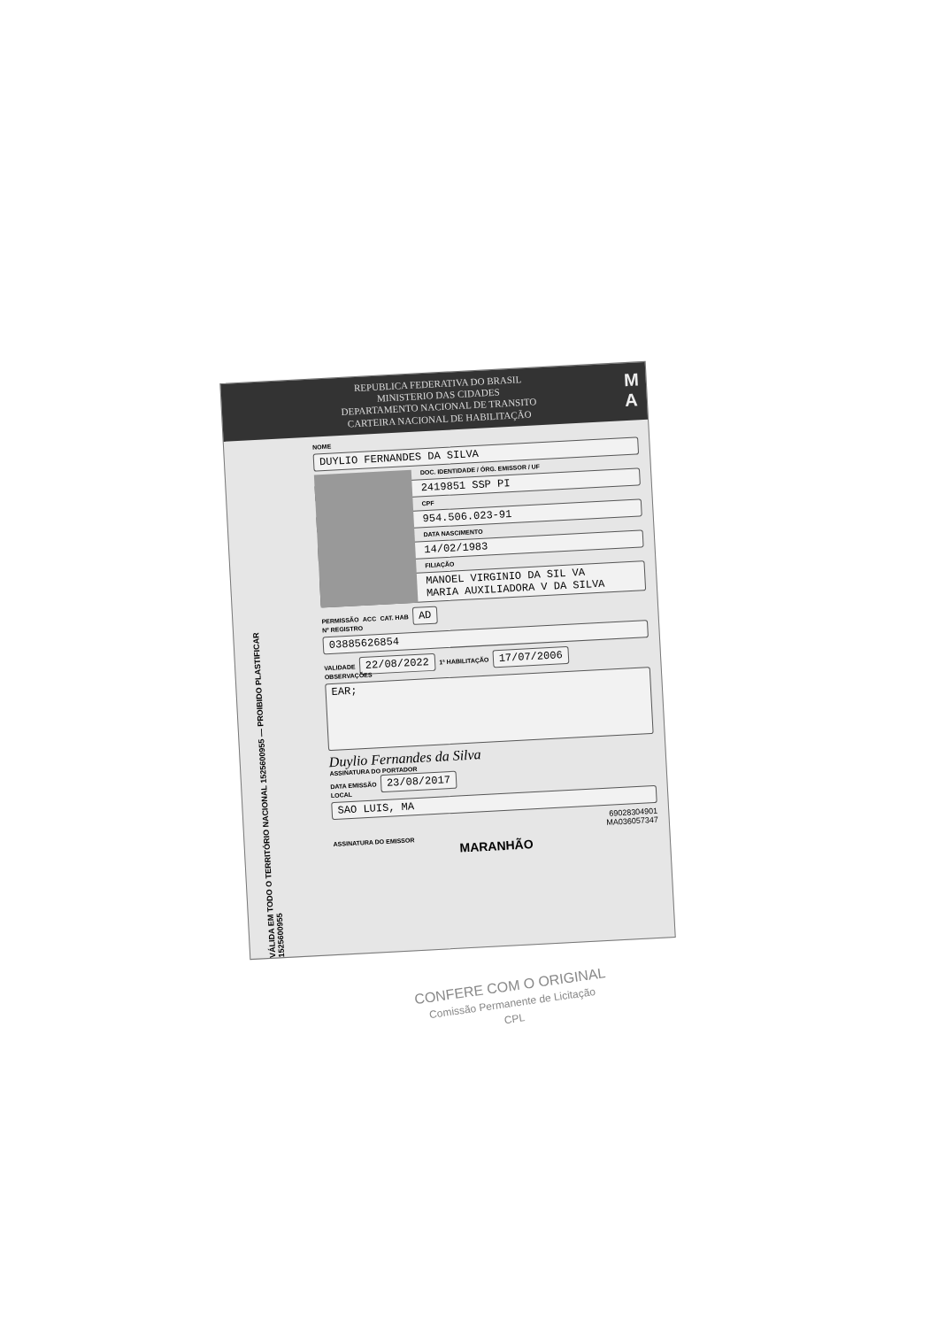REPUBLICA FEDERATIVA DO BRASIL
MINISTERIO DAS CIDADES
DEPARTAMENTO NACIONAL DE TRANSITO
CARTEIRA NACIONAL DE HABILITAÇÃO
M
A
VÁLIDA EM TODO O TERRITÓRIO NACIONAL 1525600955 — PROIBIDO PLASTIFICAR 1525600955
NOME
DUYLIO FERNANDES DA SILVA
DOC. IDENTIDADE / ÓRG. EMISSOR / UF
2419851 SSP PI
CPF
954.506.023-91
DATA NASCIMENTO
14/02/1983
FILIAÇÃO
MANOEL VIRGINIO DA SIL VA
MARIA AUXILIADORA V DA SILVA
PERMISSÃO ACC CAT. HAB AD
Nº REGISTRO
03885626854
VALIDADE 22/08/2022 1ª HABILITAÇÃO 17/07/2006
OBSERVAÇÕES
EAR;
Duylio Fernandes da Silva
ASSINATURA DO PORTADOR
DATA EMISSÃO 23/08/2017
LOCAL
SAO LUIS, MA
69028304901
MA036057347
ASSINATURA DO EMISSOR
MARANHÃO
CONFERE COM O ORIGINAL
Comissão Permanente de Licitação
CPL